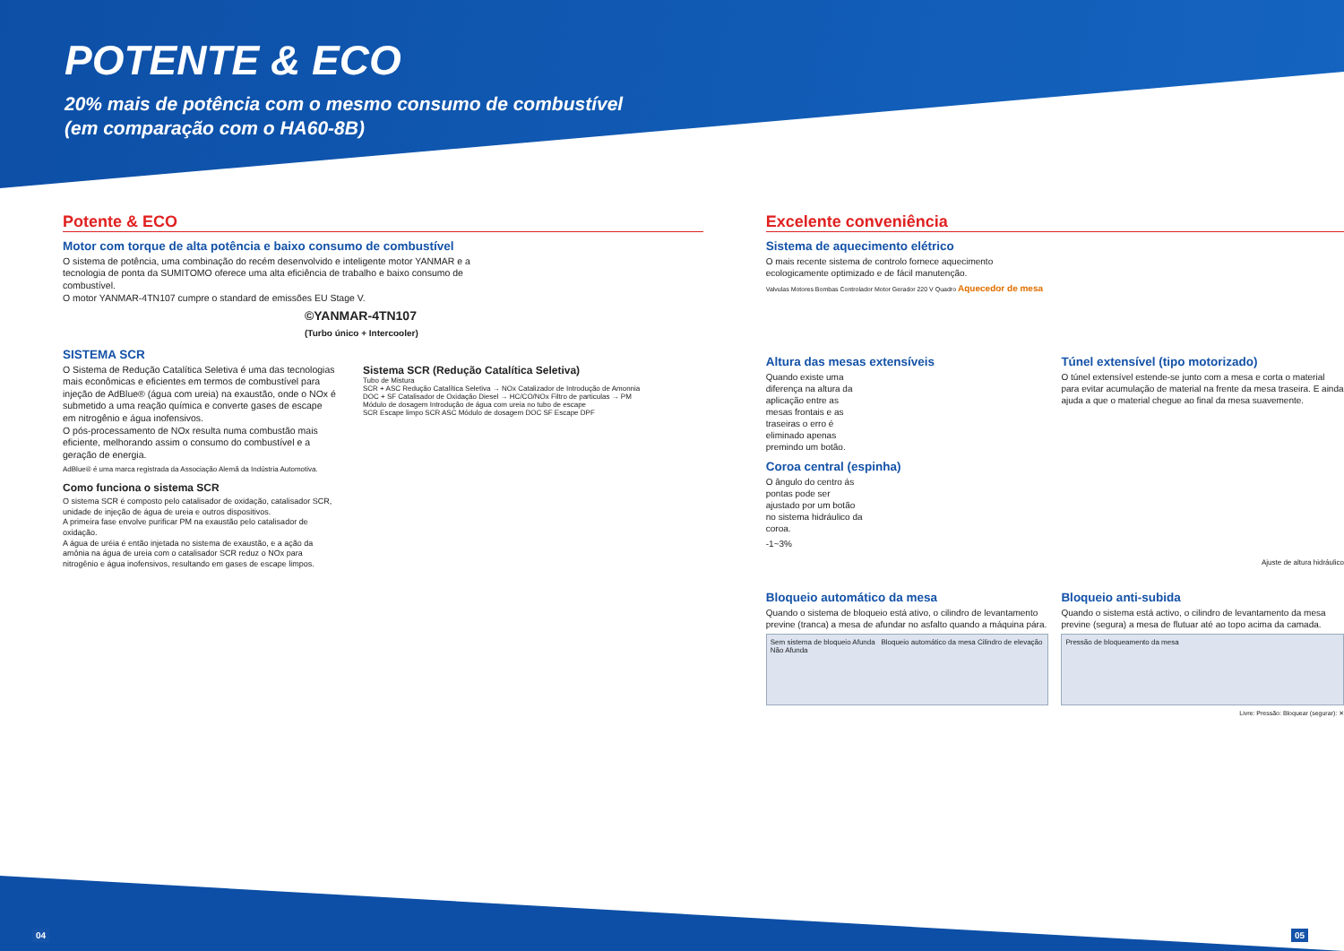POTENTE & ECO
20% mais de potência com o mesmo consumo de combustível
(em comparação com o HA60-8B)
Potente & ECO
Motor com torque de alta potência e baixo consumo de combustível
O sistema de potência, uma combinação do recém desenvolvido e inteligente motor YANMAR e a tecnologia de ponta da SUMITOMO oferece uma alta eficiência de trabalho e baixo consumo de combustível.
O motor YANMAR-4TN107 cumpre o standard de emissões EU Stage V.
©YANMAR-4TN107
(Turbo único + Intercooler)
SISTEMA SCR
O Sistema de Redução Catalítica Seletiva é uma das tecnologias mais econômicas e eficientes em termos de combustível para injeção de AdBlue® (água com ureia) na exaustão, onde o NOx é submetido a uma reação química e converte gases de escape em nitrogênio e água inofensivos.
O pós-processamento de NOx resulta numa combustão mais eficiente, melhorando assim o consumo do combustível e a geração de energia.
AdBlue® é uma marca registrada da Associação Alemã da Indústria Automotiva.
Como funciona o sistema SCR
O sistema SCR é composto pelo catalisador de oxidação, catalisador SCR, unidade de injeção de água de ureia e outros dispositivos.
A primeira fase envolve purificar PM na exaustão pelo catalisador de oxidação.
A água de uréia é então injetada no sistema de exaustão, e a ação da amônia na água de ureia com o catalisador SCR reduz o NOx para nitrogênio e água inofensivos, resultando em gases de escape limpos.
Sistema SCR (Redução Catalítica Seletiva)
Tubo de Mistura
SCR + ASC Redução Catalítica Seletiva → NOx Catalizador de Introdução de Amonnia
DOC + SF Catalisador de Oxidação Diesel → HC/CO/NOx Filtro de particulas → PM
Módulo de dosagem Introdução de água com ureia no tubo de escape
SCR Escape limpo SCR ASC Módulo de dosagem DOC SF Escape DPF
Excelente conveniência
Sistema de aquecimento elétrico
O mais recente sistema de controlo fornece aquecimento ecologicamente optimizado e de fácil manutenção.
Valvulas Motores Bombas Controlador Motor Gerador 220 V Quadro Aquecedor de mesa
Altura das mesas extensíveis
Quando existe uma diferença na altura da aplicação entre as mesas frontais e as traseiras o erro é eliminado apenas premindo um botão.
Coroa central (espinha)
O ângulo do centro ás pontas pode ser ajustado por um botão no sistema hidráulico da coroa.
-1~3%
Túnel extensível (tipo motorizado)
O túnel extensível estende-se junto com a mesa e corta o material para evitar acumulação de material na frente da mesa traseira. E ainda ajuda a que o material chegue ao final da mesa suavemente.
Ajuste de altura hidráulico
Bloqueio automático da mesa
Quando o sistema de bloqueio está ativo, o cilindro de levantamento previne (tranca) a mesa de afundar no asfalto quando a máquina pára.
Sem sistema de bloqueio Afunda Bloqueio automático da mesa Cilindro de elevação Não Afunda
Bloqueio anti-subida
Quando o sistema está activo, o cilindro de levantamento da mesa previne (segura) a mesa de flutuar até ao topo acima da camada.
Pressão de bloqueamento da mesa
Livre: Pressão: Bloquear (segurar): ✕
04 05